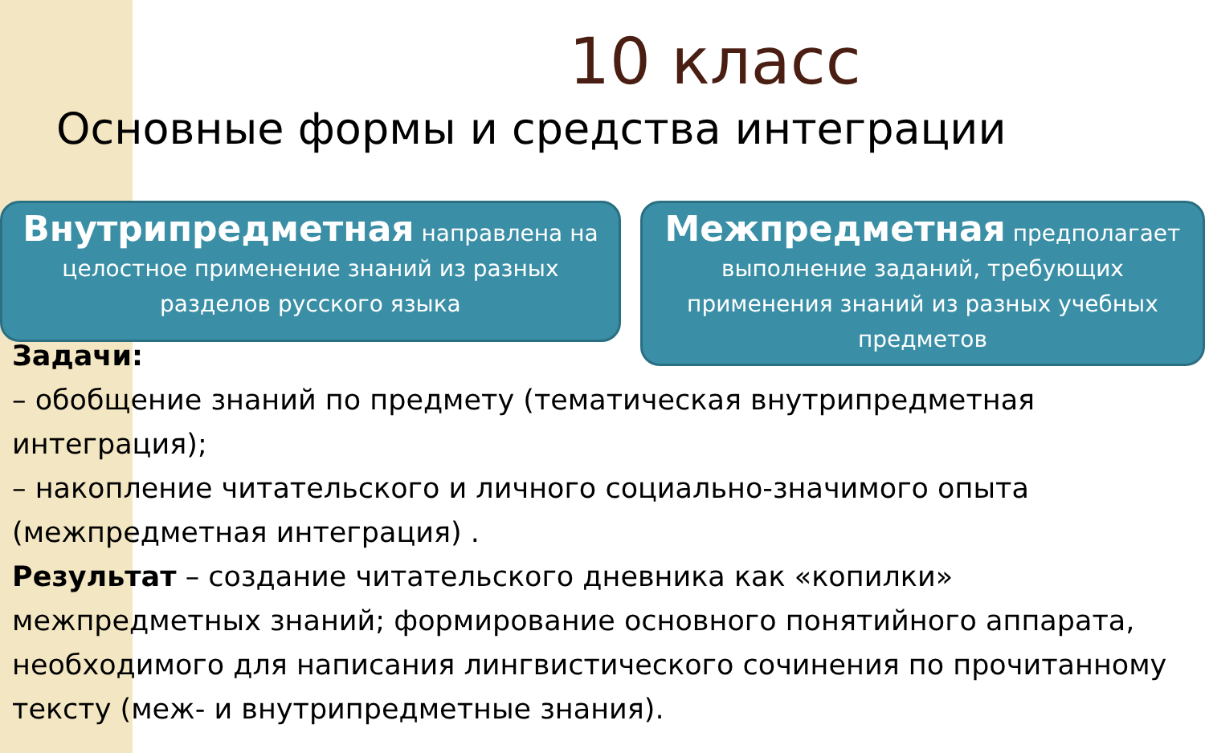10 класс
Основные формы и средства интеграции
Внутрипредметная направлена на целостное применение знаний из разных разделов русского языка
Межпредметная предполагает выполнение заданий, требующих применения знаний из разных учебных предметов
Задачи:
– обобщение знаний по предмету (тематическая внутрипредметная интеграция);
– накопление читательского и личного социально-значимого опыта (межпредметная интеграция) .
Результат – создание читательского дневника как «копилки» межпредметных знаний; формирование основного понятийного аппарата, необходимого для написания лингвистического сочинения по прочитанному тексту (меж- и внутрипредметные знания).